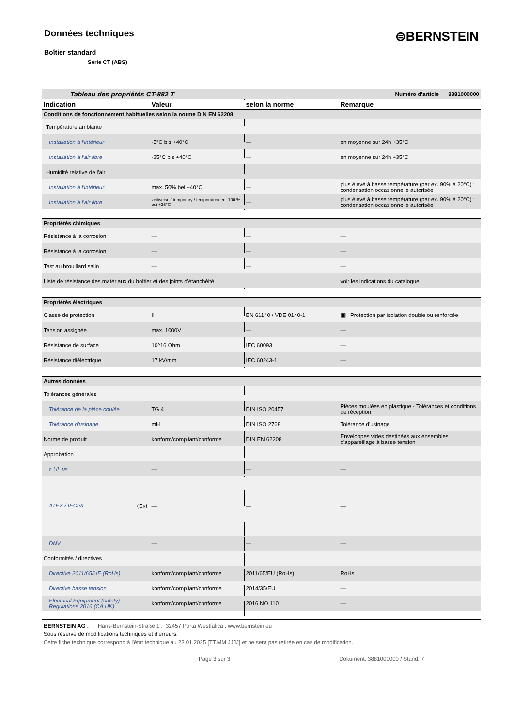Données techniques
Boîtier standard
Série CT (ABS)
⊜BERNSTEIN
| Tableau des propriétés CT-882 T | | | Numéro d'article 3881000000 |
| Indication | Valeur | selon la norme | Remarque |
| Conditions de fonctionnement habituelles selon la norme DIN EN 62208 | | | |
| Température ambiante | | | |
| Installation à l'intérieur | -5°C bis +40°C | — | en moyenne sur 24h +35°C |
| Installation à l'air libre | -25°C bis +40°C | — | en moyenne sur 24h +35°C |
| Humidité relative de l'air | | | |
| Installation à l'intérieur | max. 50% bei +40°C | — | plus élevé à basse température (par ex. 90% à 20°C) ; condensation occasionnelle autorisée |
| Installation à l'air libre | zeitweise / temporary / temporairement 100 % bei +25°C | — | plus élevé à basse température (par ex. 90% à 20°C) ; condensation occasionnelle autorisée |
| Propriétés chimiques | | | |
| Résistance à la corrosion | — | — | — |
| Résistance à la corrosion | — | — | — |
| Test au brouillard salin | — | — | — |
| Liste de résistance des matériaux du boîtier et des joints d'étanchéité | | | voir les indications du catalogue |
| Propriétés électriques | | | |
| Classe de protection | II | EN 61140 / VDE 0140-1 | ▣ Protection par isolation double ou renforcée |
| Tension assignée | max. 1000V | — | — |
| Résistance de surface | 10^16 Ohm | IEC 60093 | — |
| Résistance diélectrique | 17 kV/mm | IEC 60243-1 | — |
| Autres données | | | |
| Tolérances générales | | | |
| Tolérance de la pièce coulée | TG 4 | DIN ISO 20457 | Pièces moulées en plastique - Tolérances et conditions de réception |
| Tolérance d'usinage | mH | DIN ISO 2768 | Tolérance d'usinage |
| Norme de produit | konform/compliant/conforme | DIN EN 62208 | Enveloppes vides destinées aux ensembles d'appareillage à basse tension |
| Approbation | | | |
| c UL us | — | — | — |
| ATEX / IECeX ⟨Ex⟩ | — | — | — |
| DNV | — | — | — |
| Conformités / directives | | | |
| Directive 2011/65/UE (RoHs) | konform/compliant/conforme | 2011/65/EU (RoHs) | RoHs |
| Directive basse tension | konform/compliant/conforme | 2014/35/EU | — |
| Electrical Equipment (safety) Regulations 2016 (CA UK) | konform/compliant/conforme | 2016 NO.1101 | — |
BERNSTEIN AG . Hans-Bernstein-Straße 1 . 32457 Porta Westfalica . www.bernstein.eu
Sous réserve de modifications techniques et d'erreurs.
Cette fiche technique correspond à l'état technique au 23.01.2025 [TT.MM.JJJJ] et ne sera pas retirée en cas de modification.
Page 3 sur 3 Dokument: 3881000000 / Stand: 7